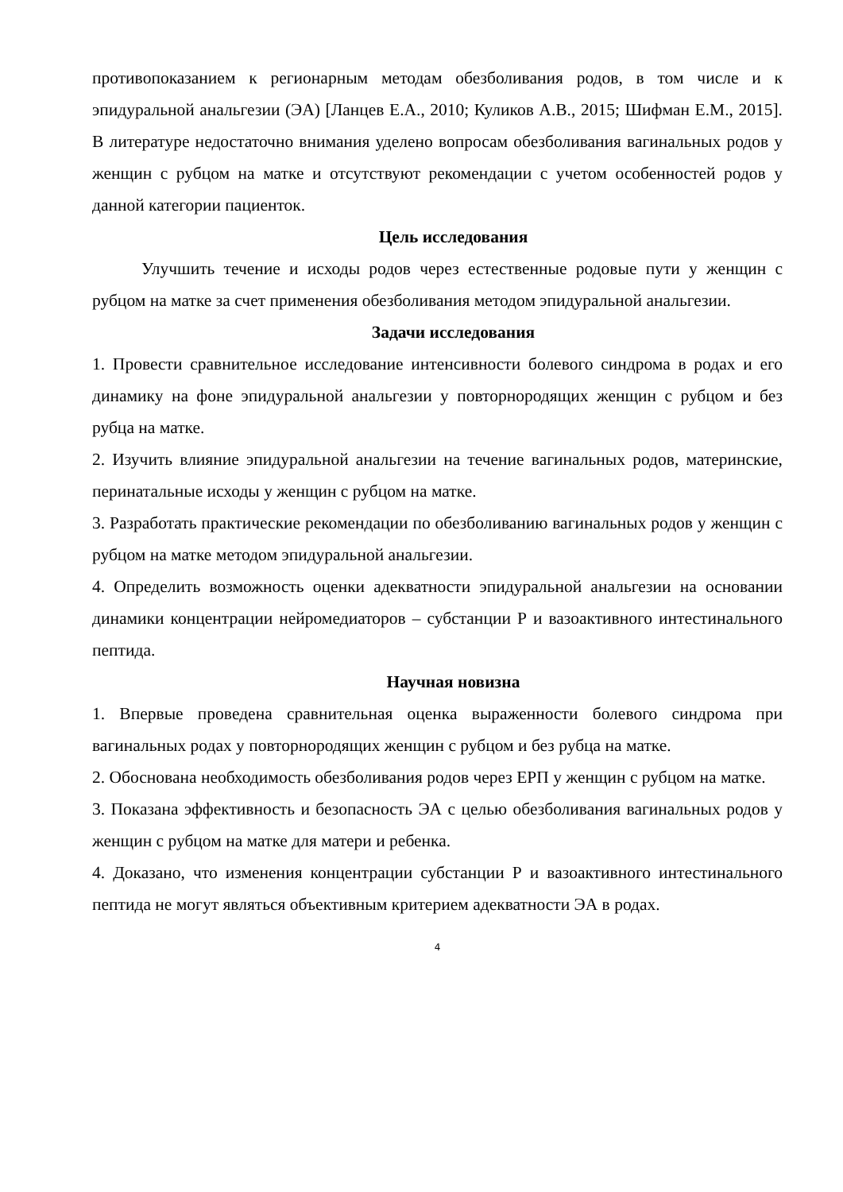противопоказанием к регионарным методам обезболивания родов, в том числе и к эпидуральной анальгезии (ЭА) [Ланцев Е.А., 2010; Куликов А.В., 2015; Шифман Е.М., 2015]. В литературе недостаточно внимания уделено вопросам обезболивания вагинальных родов у женщин с рубцом на матке и отсутствуют рекомендации с учетом особенностей родов у данной категории пациенток.
Цель исследования
Улучшить течение и исходы родов через естественные родовые пути у женщин с рубцом на матке за счет применения обезболивания методом эпидуральной анальгезии.
Задачи исследования
1. Провести сравнительное исследование интенсивности болевого синдрома в родах и его динамику на фоне эпидуральной анальгезии у повторнородящих женщин с рубцом и без рубца на матке.
2. Изучить влияние эпидуральной анальгезии на течение вагинальных родов, материнские, перинатальные исходы у женщин с рубцом на матке.
3. Разработать практические рекомендации по обезболиванию вагинальных родов у женщин с рубцом на матке методом эпидуральной анальгезии.
4. Определить возможность оценки адекватности эпидуральной анальгезии на основании динамики концентрации нейромедиаторов – субстанции Р и вазоактивного интестинального пептида.
Научная новизна
1. Впервые проведена сравнительная оценка выраженности болевого синдрома при вагинальных родах у повторнородящих женщин с рубцом и без рубца на матке.
2. Обоснована необходимость обезболивания родов через ЕРП у женщин с рубцом на матке.
3. Показана эффективность и безопасность ЭА с целью обезболивания вагинальных родов у женщин с рубцом на матке для матери и ребенка.
4. Доказано, что изменения концентрации субстанции Р и вазоактивного интестинального пептида не могут являться объективным критерием адекватности ЭА в родах.
4